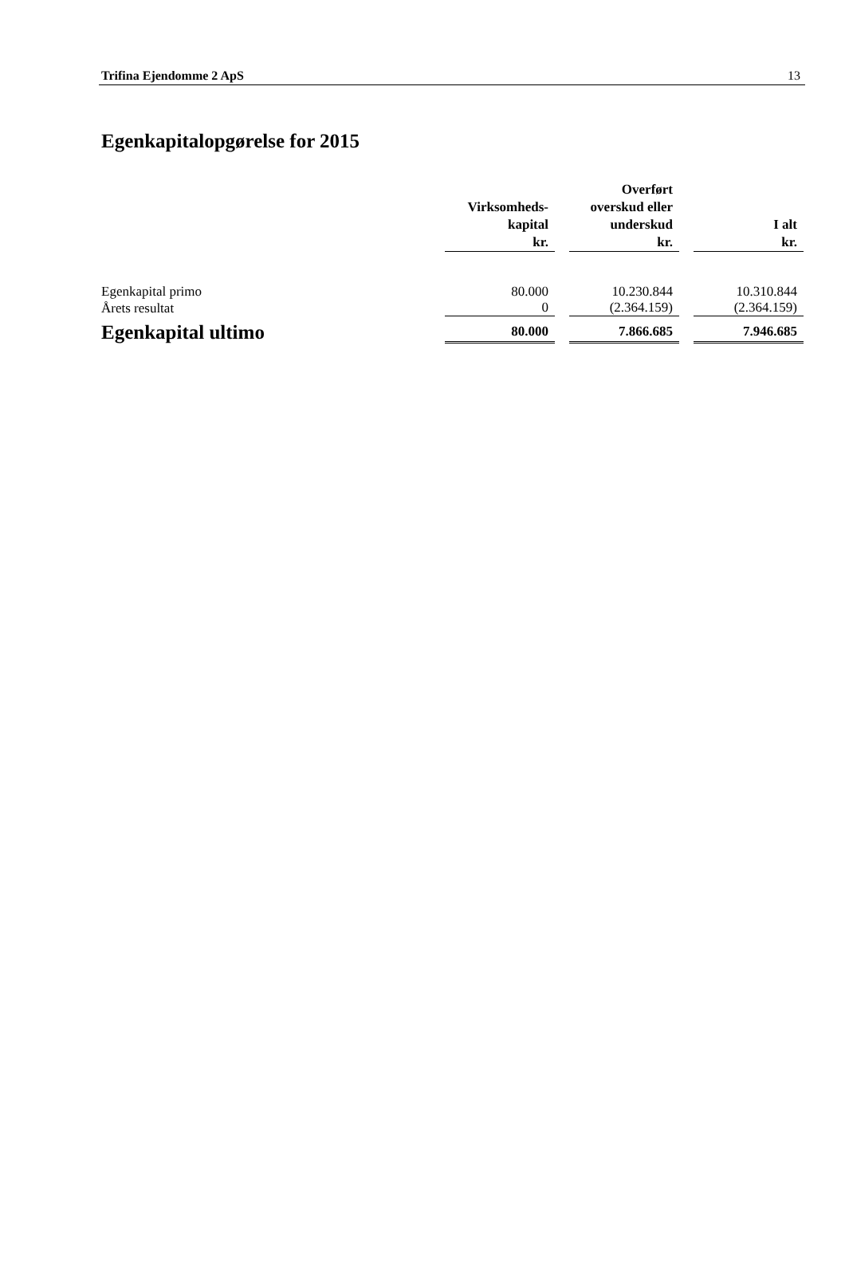Trifina Ejendomme 2 ApS 13
Egenkapitalopgørelse for 2015
| | Virksomheds- kapital kr. | | Overført overskud eller underskud kr. | | I alt kr. |
| --- | --- | --- | --- | --- | --- |
| Egenkapital primo | 80.000 | | 10.230.844 | | 10.310.844 |
| Årets resultat | 0 | | (2.364.159) | | (2.364.159) |
| Egenkapital ultimo | 80.000 | | 7.866.685 | | 7.946.685 |